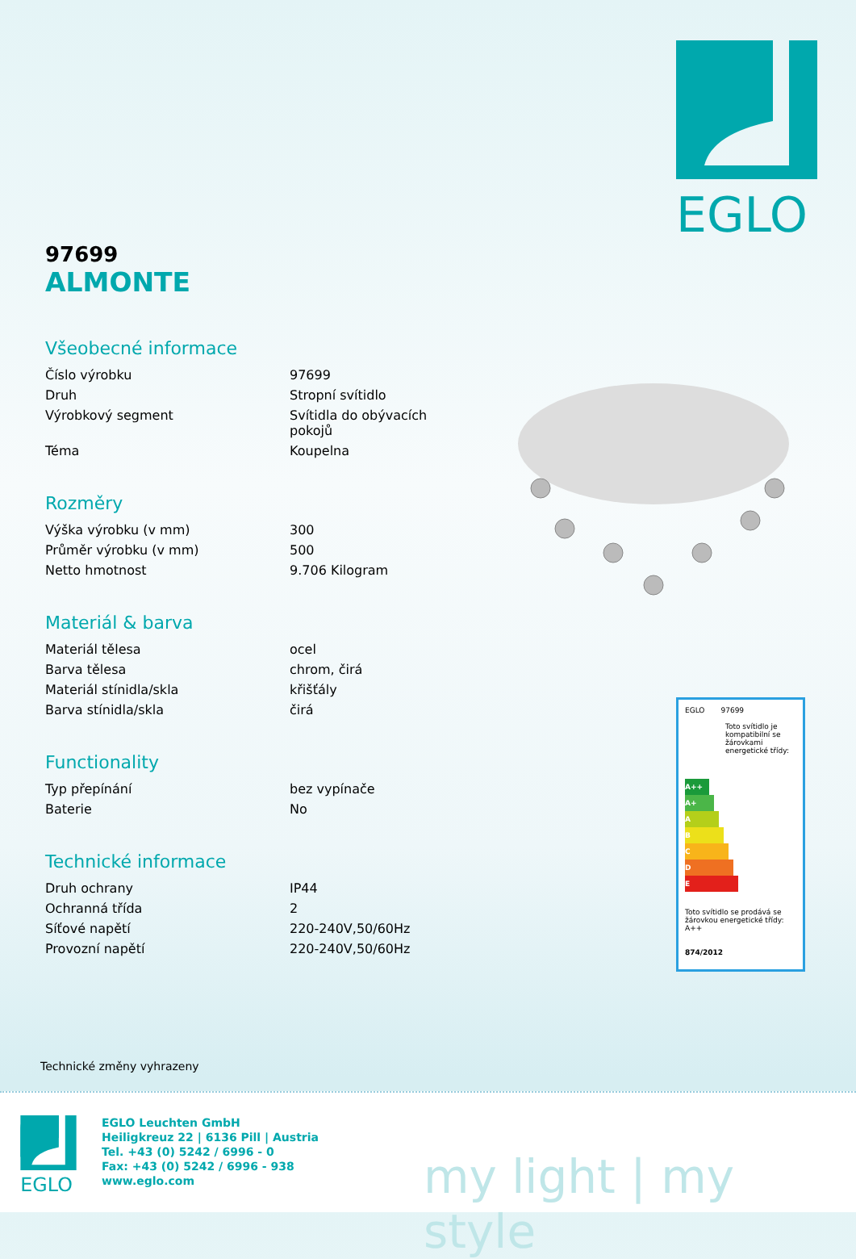EGLO
97699
ALMONTE
Všeobecné informace
| Číslo výrobku | 97699 |
| Druh | Stropní svítidlo |
| Výrobkový segment | Svítidla do obývacích pokojů |
| Téma | Koupelna |
Rozměry
| Výška výrobku (v mm) | 300 |
| Průměr výrobku (v mm) | 500 |
| Netto hmotnost | 9.706 Kilogram |
Materiál & barva
| Materiál tělesa | ocel |
| Barva tělesa | chrom, čirá |
| Materiál stínidla/skla | křišťály |
| Barva stínidla/skla | čirá |
Functionality
| Typ přepínání | bez vypínače |
| Baterie | No |
Technické informace
| Druh ochrany | IP44 |
| Ochranná třída | 2 |
| Síťové napětí | 220-240V,50/60Hz |
| Provozní napětí | 220-240V,50/60Hz |
EGLO 97699
Toto svítidlo je kompatibilní se žárovkami energetické třídy:
A++
A+
A
B
C
D
E
Toto svítidlo se prodává se žárovkou energetické třídy: A++
874/2012
Technické změny vyhrazeny
EGLO
EGLO Leuchten GmbH
Heiligkreuz 22 | 6136 Pill | Austria
Tel. +43 (0) 5242 / 6996 - 0
Fax: +43 (0) 5242 / 6996 - 938
www.eglo.com
my light | my style